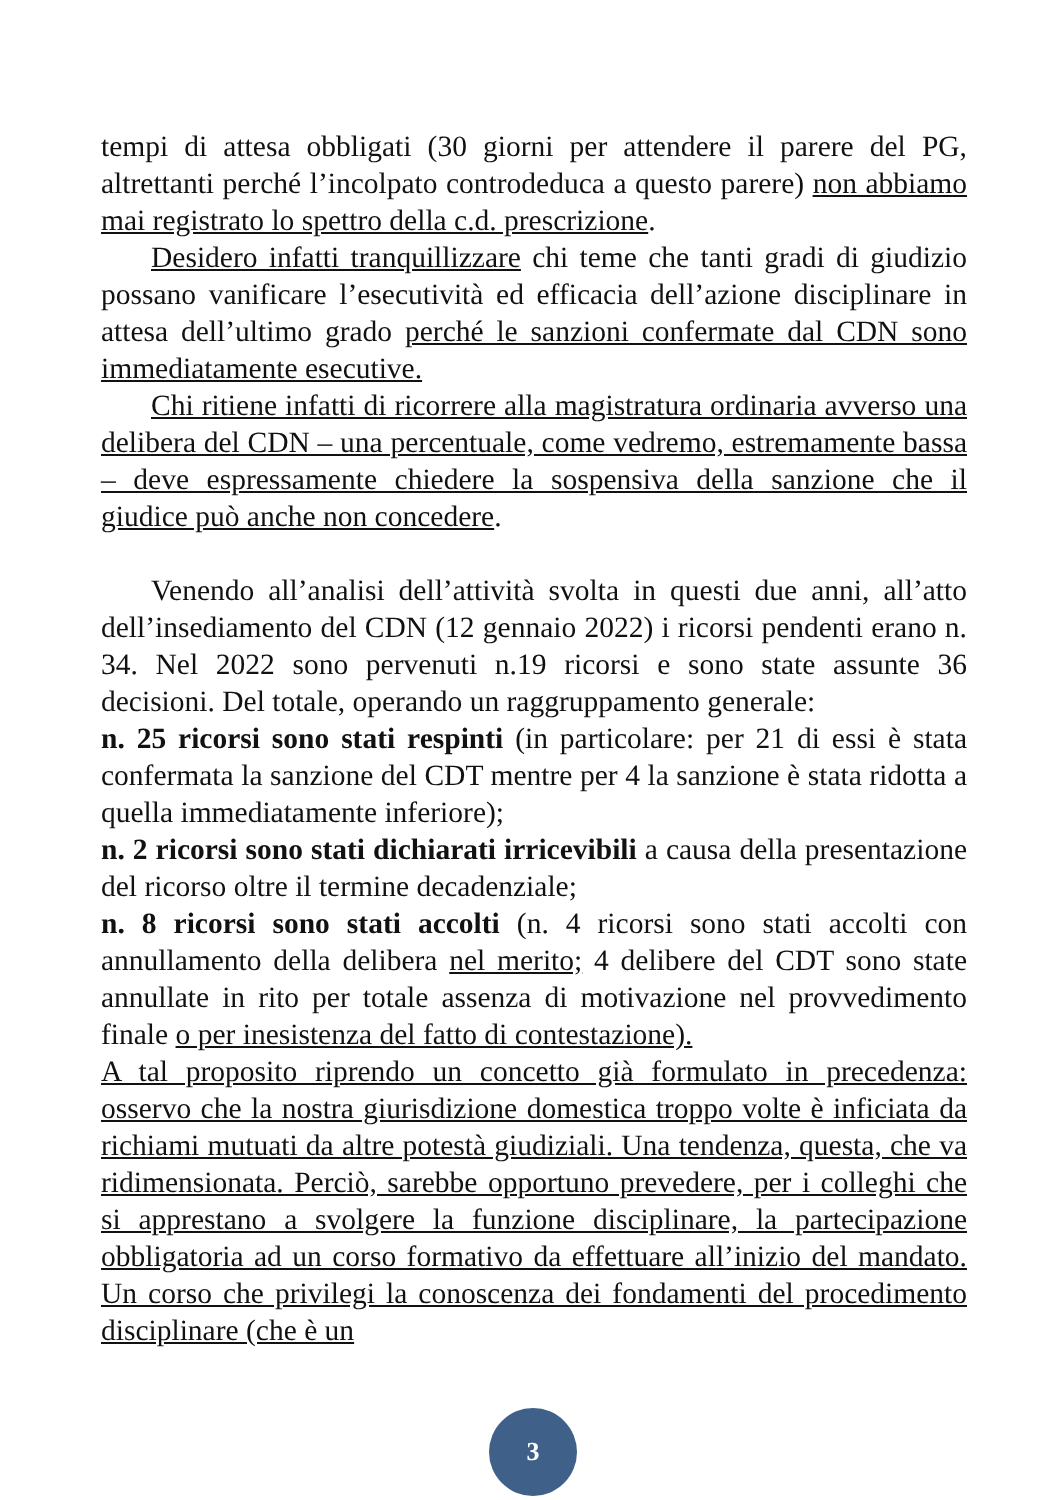tempi di attesa obbligati (30 giorni per attendere il parere del PG, altrettanti perché l’incolpato controdeduca a questo parere) non abbiamo mai registrato lo spettro della c.d. prescrizione.
Desidero infatti tranquillizzare chi teme che tanti gradi di giudizio possano vanificare l’esecutività ed efficacia dell’azione disciplinare in attesa dell’ultimo grado perché le sanzioni confermate dal CDN sono immediatamente esecutive.
Chi ritiene infatti di ricorrere alla magistratura ordinaria avverso una delibera del CDN – una percentuale, come vedremo, estremamente bassa – deve espressamente chiedere la sospensiva della sanzione che il giudice può anche non concedere.
Venendo all’analisi dell’attività svolta in questi due anni, all’atto dell’insediamento del CDN (12 gennaio 2022) i ricorsi pendenti erano n. 34. Nel 2022 sono pervenuti n.19 ricorsi e sono state assunte 36 decisioni. Del totale, operando un raggruppamento generale:
n. 25 ricorsi sono stati respinti (in particolare: per 21 di essi è stata confermata la sanzione del CDT mentre per 4 la sanzione è stata ridotta a quella immediatamente inferiore);
n. 2 ricorsi sono stati dichiarati irricevibili a causa della presentazione del ricorso oltre il termine decadenziale;
n. 8 ricorsi sono stati accolti (n. 4 ricorsi sono stati accolti con annullamento della delibera nel merito; 4 delibere del CDT sono state annullate in rito per totale assenza di motivazione nel provvedimento finale o per inesistenza del fatto di contestazione).
A tal proposito riprendo un concetto già formulato in precedenza: osservo che la nostra giurisdizione domestica troppo volte è inficiata da richiami mutuati da altre potestà giudiziali. Una tendenza, questa, che va ridimensionata. Perciò, sarebbe opportuno prevedere, per i colleghi che si apprestano a svolgere la funzione disciplinare, la partecipazione obbligatoria ad un corso formativo da effettuare all’inizio del mandato. Un corso che privilegi la conoscenza dei fondamenti del procedimento disciplinare (che è un
3